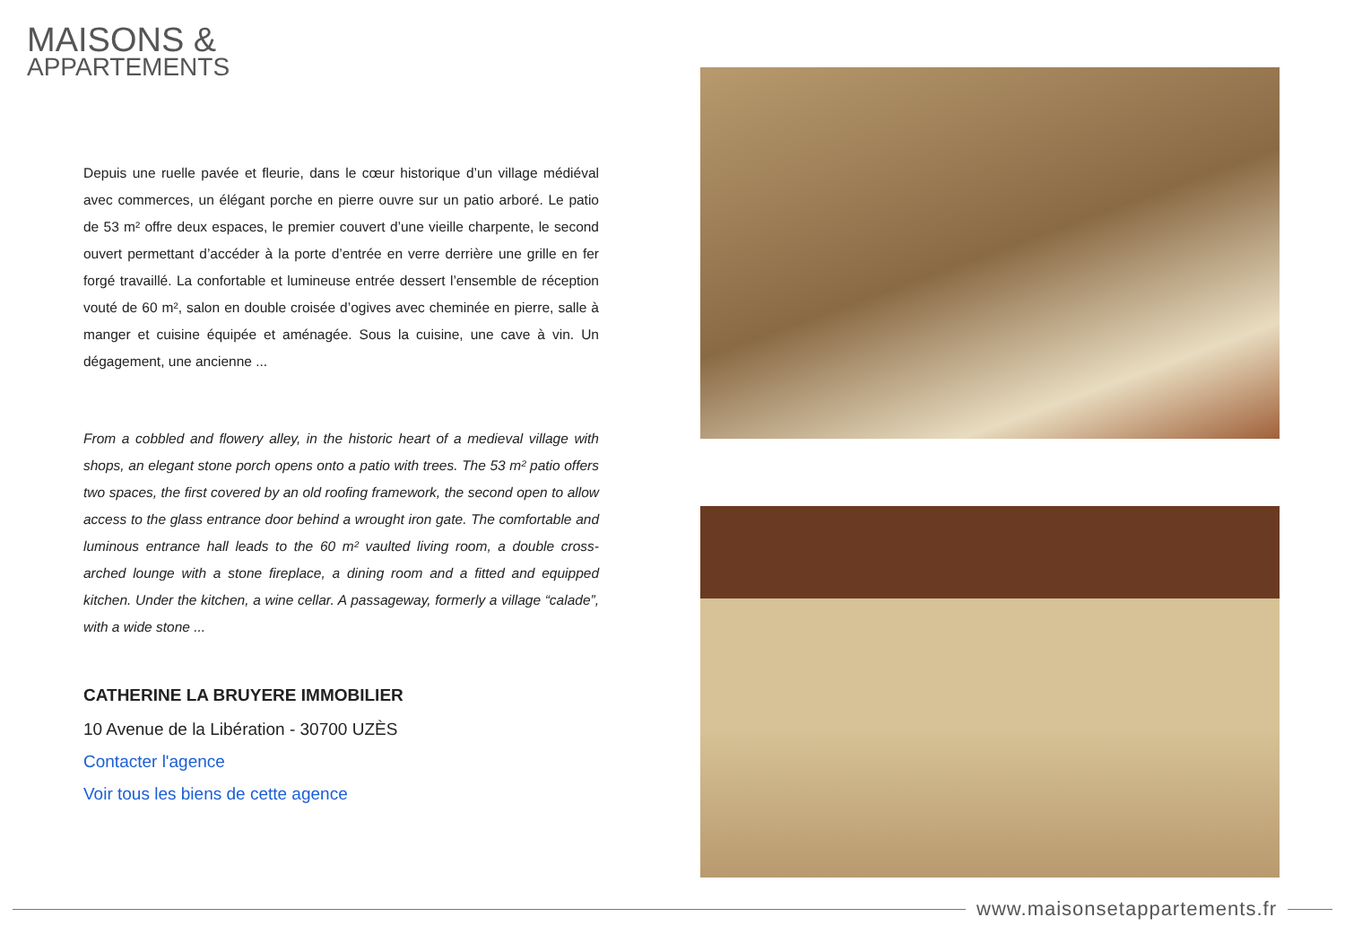MAISONS &
APPARTEMENTS
Depuis une ruelle pavée et fleurie, dans le cœur historique d’un village médiéval avec commerces, un élégant porche en pierre ouvre sur un patio arboré. Le patio de 53 m² offre deux espaces, le premier couvert d’une vieille charpente, le second ouvert permettant d’accéder à la porte d’entrée en verre derrière une grille en fer forgé travaillé. La confortable et lumineuse entrée dessert l’ensemble de réception vouté de 60 m², salon en double croisée d’ogives avec cheminée en pierre, salle à manger et cuisine équipée et aménagée. Sous la cuisine, une cave à vin. Un dégagement, une ancienne ...
From a cobbled and flowery alley, in the historic heart of a medieval village with shops, an elegant stone porch opens onto a patio with trees. The 53 m² patio offers two spaces, the first covered by an old roofing framework, the second open to allow access to the glass entrance door behind a wrought iron gate. The comfortable and luminous entrance hall leads to the 60 m² vaulted living room, a double cross-arched lounge with a stone fireplace, a dining room and a fitted and equipped kitchen. Under the kitchen, a wine cellar. A passageway, formerly a village “calade”, with a wide stone ...
CATHERINE LA BRUYERE IMMOBILIER
10 Avenue de la Libération - 30700 UZÈS
Contacter l'agence
Voir tous les biens de cette agence
www.maisonsetappartements.fr